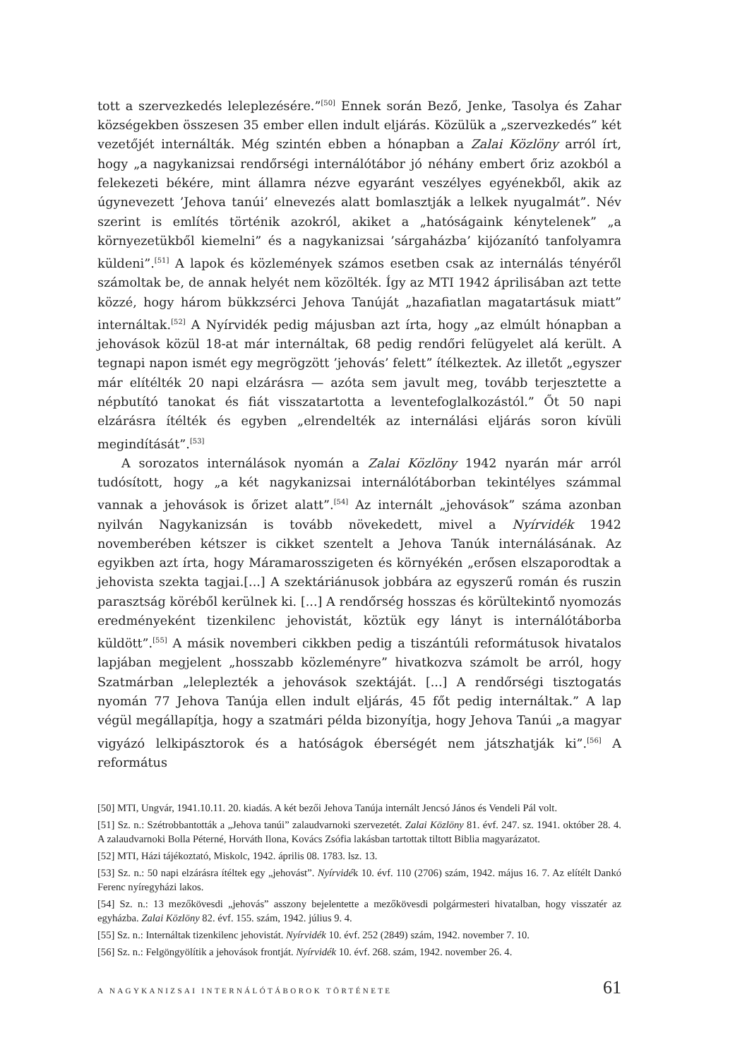tott a szervezkedés leleplezésére.”<sup>[50]</sup> Ennek során Bező, Jenke, Tasolya és Zahar községekben összesen 35 ember ellen indult eljárás. Közülük a „szervezkedés” két vezetőjét internálták. Még szintén ebben a hónapban a Zalai Közlöny arról írt, hogy „a nagykanizsai rendőrségi internálótábor jó néhány embert őriz azokból a felekezeti békére, mint államra nézve egyaránt veszélyes egyénekből, akik az úgynevezett ’Jehova tanúi’ elnevezés alatt bomlasztják a lelkek nyugalmát”. Név szerint is említés történik azokról, akiket a „hatóságaink kénytelenek” „a környezetükből kiemelni” és a nagykanizsai ’sárgaházba’ kijózanító tanfolyamra küldeni”.<sup>[51]</sup> A lapok és közlemények számos esetben csak az internálás tényéről számoltak be, de annak helyét nem közölték. Így az MTI 1942 áprilisában azt tette közzé, hogy három bükkzsérci Jehova Tanúját „hazafiatlan magatartásuk miatt” internáltak.<sup>[52]</sup> A Nyírvidék pedig májusban azt írta, hogy „az elmúlt hónapban a jehovások közül 18-at már internáltak, 68 pedig rendőri felügyelet alá került. A tegnapi napon ismét egy megrögzött ’jehovás’ felett” ítélkeztek. Az illetőt „egyszer már elítélték 20 napi elzárásra — azóta sem javult meg, tovább terjesztette a népbutító tanokat és fiát visszatartotta a leventefoglalkozástól.” Őt 50 napi elzárásra ítélték és egyben „elrendelték az internálási eljárás soron kívüli megindítását”.<sup>[53]</sup>
A sorozatos internálások nyomán a Zalai Közlöny 1942 nyarán már arról tudósított, hogy „a két nagykanizsai internálótáborban tekintélyes számmal vannak a jehovások is őrizet alatt”.<sup>[54]</sup> Az internált „jehovások” száma azonban nyilván Nagykanizsán is tovább növekedett, mivel a Nyírvidék 1942 novemberében kétszer is cikket szentelt a Jehova Tanúk internálásának. Az egyikben azt írta, hogy Máramarosszigeten és környékén „erősen elszaporodtak a jehovista szekta tagjai.[...] A szektáriánusok jobbára az egyszerű román és ruszin parasztság köréből kerülnek ki. [...] A rendőrség hosszas és körültekintő nyomozás eredményeként tizenkilenc jehovistát, köztük egy lányt is internálótáborba küldött”.<sup>[55]</sup> A másik novemberi cikkben pedig a tiszántúli reformátusok hivatalos lapjában megjelent „hosszabb közleményre” hivatkozva számolt be arról, hogy Szatmárban „leleplezték a jehovások szektáját. [...] A rendőrségi tisztogatás nyomán 77 Jehova Tanúja ellen indult eljárás, 45 főt pedig internáltak.” A lap végül megállapítja, hogy a szatmári példa bizonyítja, hogy Jehova Tanúi „a magyar vigyázó lelkipásztorok és a hatóságok éberségét nem játszhatják ki”.<sup>[56]</sup> A református
[50] MTI, Ungvár, 1941.10.11. 20. kiadás. A két bezői Jehova Tanúja internált Jencsó János és Vendeli Pál volt.
[51] Sz. n.: Szétrobbantották a „Jehova tanúi” zalaudvarnoki szervezetét. Zalai Közlöny 81. évf. 247. sz. 1941. október 28. 4. A zalaudvarnoki Bolla Péterné, Horváth Ilona, Kovács Zsófia lakásban tartottak tiltott Biblia magyarázatot.
[52] MTI, Házi tájékoztató, Miskolc, 1942. április 08. 1783. lsz. 13.
[53] Sz. n.: 50 napi elzárásra ítéltek egy „jehovást”. Nyírvidék 10. évf. 110 (2706) szám, 1942. május 16. 7. Az elítélt Dankó Ferenc nyíregyházi lakos.
[54] Sz. n.: 13 mezőkövesdi „jehovás” asszony bejelentette a mezőkövesdi polgármesteri hivatalban, hogy visszatér az egyházba. Zalai Közlöny 82. évf. 155. szám, 1942. július 9. 4.
[55] Sz. n.: Internáltak tizenkilenc jehovistát. Nyírvidék 10. évf. 252 (2849) szám, 1942. november 7. 10.
[56] Sz. n.: Felgöngyölítik a jehovások frontját. Nyírvidék 10. évf. 268. szám, 1942. november 26. 4.
A NAGYKANIZSAI INTERNÁLÓTÁBOROK TÖRTÉNETE 61